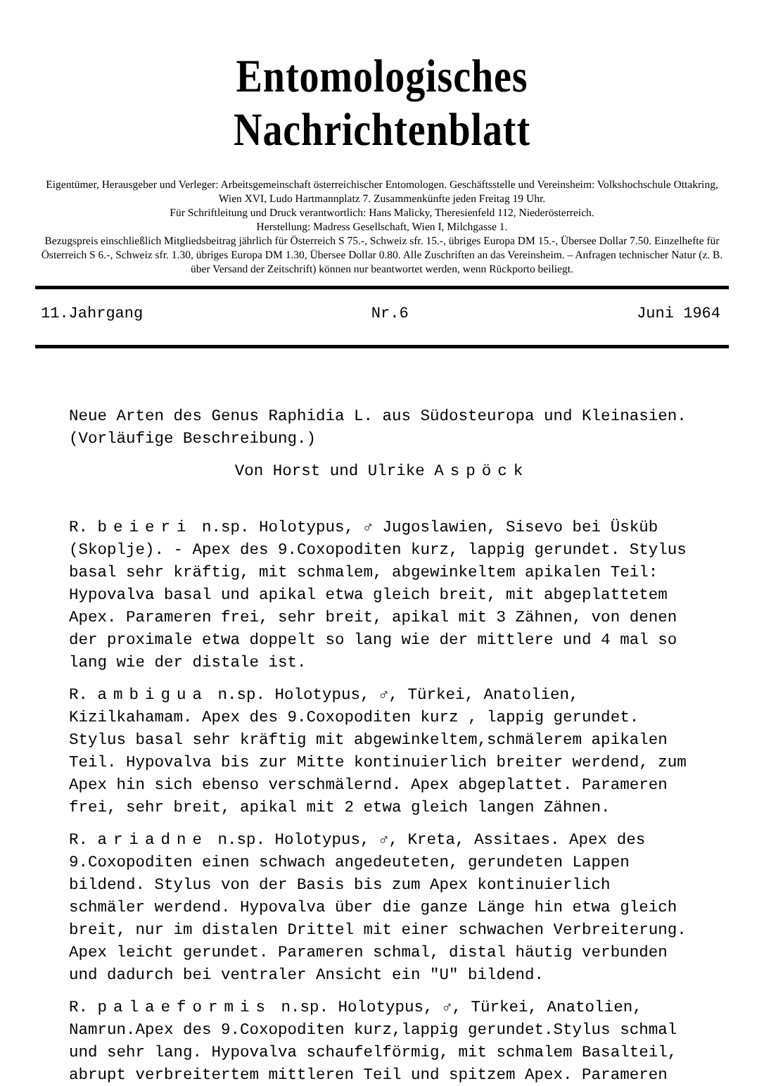Entomologisches Nachrichtenblatt
Eigentümer, Herausgeber und Verleger: Arbeitsgemeinschaft österreichischer Entomologen. Geschäftsstelle und Vereinsheim: Volkshochschule Ottakring, Wien XVI, Ludo Hartmannplatz 7. Zusammenkünfte jeden Freitag 19 Uhr.
Für Schriftleitung und Druck verantwortlich: Hans Malicky, Theresienfeld 112, Niederösterreich.
Herstellung: Madress Gesellschaft, Wien I, Milchgasse 1.
Bezugspreis einschließlich Mitgliedsbeitrag jährlich für Österreich S 75.-, Schweiz sfr. 15.-, übriges Europa DM 15.-, Übersee Dollar 7.50. Einzelhefte für Österreich S 6.-, Schweiz sfr. 1.30, übriges Europa DM 1.30, Übersee Dollar 0.80. Alle Zuschriften an das Vereinsheim. – Anfragen technischer Natur (z. B. über Versand der Zeitschrift) können nur beantwortet werden, wenn Rückporto beiliegt.
11.Jahrgang Nr.6 Juni 1964
Neue Arten des Genus Raphidia L. aus Südosteuropa und Kleinasien. (Vorläufige Beschreibung.)
Von Horst und Ulrike Aspöck
R. beieri n.sp. Holotypus, ♂ Jugoslawien, Sisevo bei Üsküb (Skoplje). - Apex des 9.Coxopoditen kurz, lappig gerundet. Stylus basal sehr kräftig, mit schmalem, abgewinkeltem apikalen Teil: Hypovalva basal und apikal etwa gleich breit, mit abgeplattetem Apex. Parameren frei, sehr breit, apikal mit 3 Zähnen, von denen der proximale etwa doppelt so lang wie der mittlere und 4 mal so lang wie der distale ist.
R. ambigua n.sp. Holotypus, ♂, Türkei, Anatolien, Kizilkahamam. Apex des 9.Coxopoditen kurz , lappig gerundet. Stylus basal sehr kräftig mit abgewinkeltem,schmälerem apikalen Teil. Hypovalva bis zur Mitte kontinuierlich breiter werdend, zum Apex hin sich ebenso verschmälernd. Apex abgeplattet. Parameren frei, sehr breit, apikal mit 2 etwa gleich langen Zähnen.
R. ariadne n.sp. Holotypus, ♂, Kreta, Assitaes. Apex des 9.Coxopoditen einen schwach angedeuteten, gerundeten Lappen bildend. Stylus von der Basis bis zum Apex kontinuierlich schmäler werdend. Hypovalva über die ganze Länge hin etwa gleich breit, nur im distalen Drittel mit einer schwachen Verbreiterung. Apex leicht gerundet. Parameren schmal, distal häutig verbunden und dadurch bei ventraler Ansicht ein "U" bildend.
R. palaeformis n.sp. Holotypus, ♂, Türkei, Anatolien, Namrun.Apex des 9.Coxopoditen kurz,lappig gerundet.Stylus schmal und sehr lang. Hypovalva schaufelförmig, mit schmalem Basalteil, abrupt verbreitertem mittleren Teil und spitzem Apex. Parameren